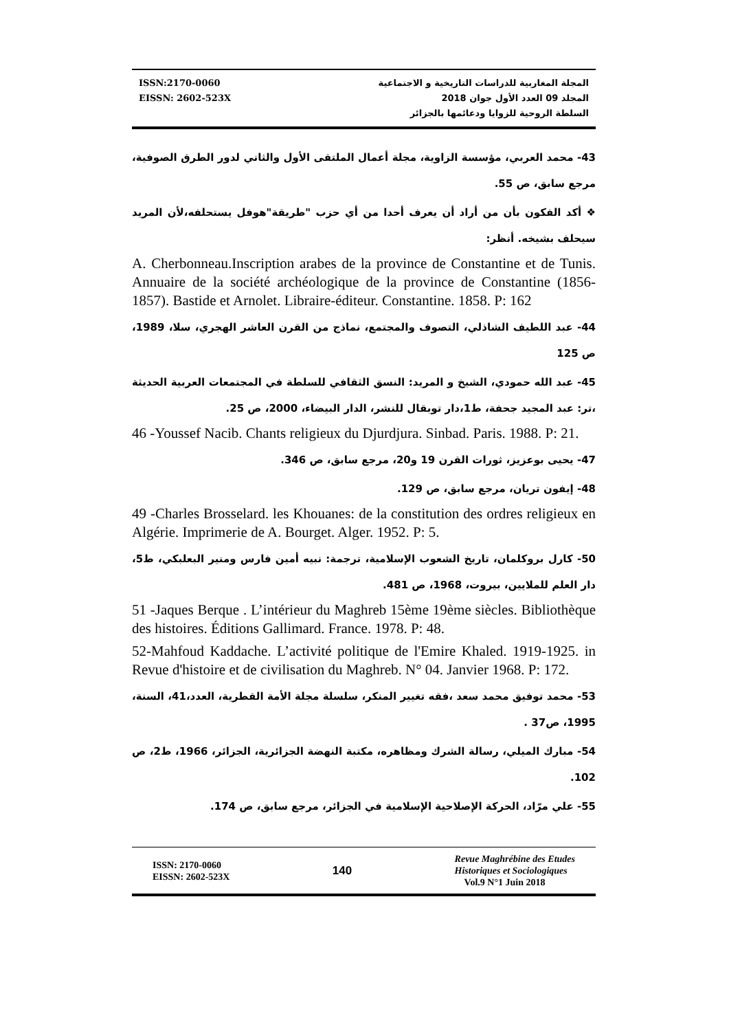ISSN:2170-0060
EISSN: 2602-523X
المجلة المغاربية للدراسات التاريخية و الاجتماعية
المجلد 09 العدد الأول جوان 2018
السلطة الروحية للزوايا ودعائمها بالجزائر
43- محمد العربي، مؤسسة الزاوية، مجلة أعمال الملتقى الأول والثاني لدور الطرق الصوفية، مرجع سابق، ص 55.
❖ أكد الفكون بأن من أراد أن يعرف أحدا من أي حزب "طريقة"هوفل يستحلفه،لأن المريد سيحلف بشيخه. أنظر:
A. Cherbonneau.Inscription arabes de la province de Constantine et de Tunis. Annuaire de la société archéologique de la province de Constantine (1856-1857). Bastide et Arnolet. Libraire-éditeur. Constantine. 1858. P: 162
44- عبد اللطيف الشاذلي، التصوف والمجتمع، نماذج من القرن العاشر الهجري، سلا، 1989، ص 125
45- عبد الله حمودي، الشيخ و المريد: النسق الثقافي للسلطة في المجتمعات العربية الحديثة ،تر: عبد المجيد جحفة، ط1،دار توبقال للنشر، الدار البيضاء، 2000، ص 25.
46 -Youssef Nacib. Chants religieux du Djurdjura. Sinbad. Paris. 1988. P: 21.
47- يحيى بوعزيز، ثورات القرن 19 و20، مرجع سابق، ص 346.
48- إيفون تريان، مرجع سابق، ص 129.
49 -Charles Brosselard. les Khouanes: de la constitution des ordres religieux en Algérie. Imprimerie de A. Bourget. Alger. 1952. P: 5.
50- كارل بروكلمان، تاريخ الشعوب الإسلامية، ترجمة: نبيه أمين فارس ومنير البعلبكي، ط5، دار العلم للملايين، بيروت، 1968، ص 481.
51 -Jaques Berque . L’intérieur du Maghreb 15ème 19ème siècles. Bibliothèque des histoires. Éditions Gallimard. France. 1978. P: 48.
52-Mahfoud Kaddache. L’activité politique de l'Emire Khaled. 1919-1925. in Revue d'histoire et de civilisation du Maghreb. N° 04. Janvier 1968. P: 172.
53- محمد توفيق محمد سعد ،فقه تغيير المنكر، سلسلة مجلة الأمة القطرية، العدد،41، السنة، 1995، ص37 .
54- مبارك الميلي، رسالة الشرك ومظاهره، مكتبة النهضة الجزائرية، الجزائر، 1966، ط2، ص 102.
55- علي مرّاد، الحركة الإصلاحية الإسلامية في الجزائر، مرجع سابق، ص 174.
ISSN: 2170-0060
EISSN: 2602-523X
140
Revue Maghrébine des Etudes
Historiques et Sociologiques
Vol.9 N°1 Juin 2018